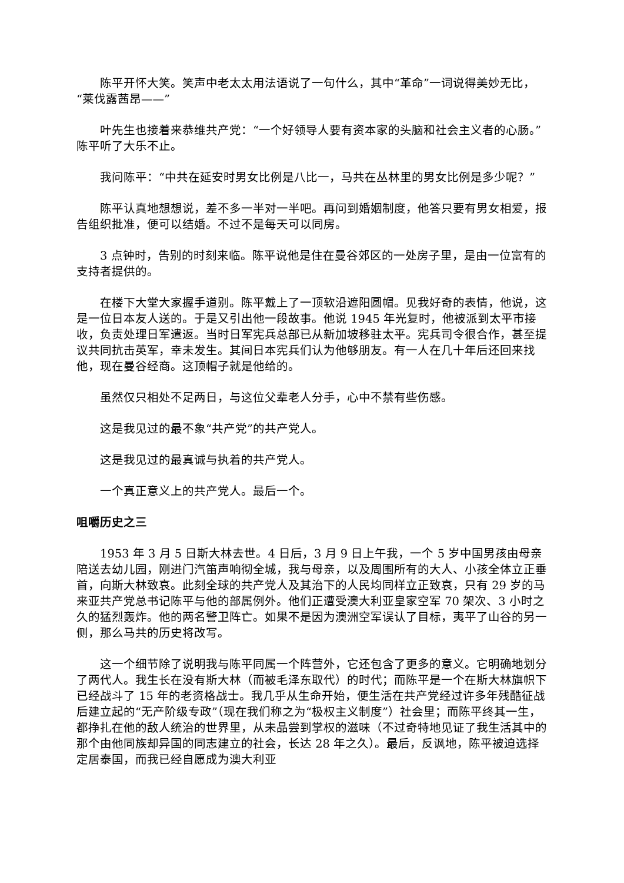陈平开怀大笑。笑声中老太太用法语说了一句什么，其中“革命”一词说得美妙无比，“莱伐露茜昂——”
叶先生也接着来恭维共产党：“一个好领导人要有资本家的头脑和社会主义者的心肠。”陈平听了大乐不止。
我问陈平：“中共在延安时男女比例是八比一，马共在丛林里的男女比例是多少呢？”
陈平认真地想想说，差不多一半对一半吧。再问到婚姻制度，他答只要有男女相爱，报告组织批准，便可以结婚。不过不是每天可以同房。
3 点钟时，告别的时刻来临。陈平说他是住在曼谷郊区的一处房子里，是由一位富有的支持者提供的。
在楼下大堂大家握手道别。陈平戴上了一顶软沿遮阳圆帽。见我好奇的表情，他说，这是一位日本友人送的。于是又引出他一段故事。他说 1945 年光复时，他被派到太平市接收，负责处理日军遣返。当时日军宪兵总部已从新加坡移驻太平。宪兵司令很合作，甚至提议共同抗击英军，幸未发生。其间日本宪兵们认为他够朋友。有一人在几十年后还回来找他，现在曼谷经商。这顶帽子就是他给的。
虽然仅只相处不足两日，与这位父辈老人分手，心中不禁有些伤感。
这是我见过的最不象“共产党”的共产党人。
这是我见过的最真诚与执着的共产党人。
一个真正意义上的共产党人。最后一个。
咀嚼历史之三
1953 年 3 月 5 日斯大林去世。4 日后，3 月 9 日上午我，一个 5 岁中国男孩由母亲陪送去幼儿园，刚进门汽笛声响彻全城，我与母亲，以及周围所有的大人、小孩全体立正垂首，向斯大林致哀。此刻全球的共产党人及其治下的人民均同样立正致哀，只有 29 岁的马来亚共产党总书记陈平与他的部属例外。他们正遭受澳大利亚皇家空军 70 架次、3 小时之久的猛烈轰炸。他的两名警卫阵亡。如果不是因为澳洲空军误认了目标，夷平了山谷的另一侧，那么马共的历史将改写。
这一个细节除了说明我与陈平同属一个阵营外，它还包含了更多的意义。它明确地划分了两代人。我生长在没有斯大林（而被毛泽东取代）的时代；而陈平是一个在斯大林旗帜下已经战斗了 15 年的老资格战士。我几乎从生命开始，便生活在共产党经过许多年残酷征战后建立起的“无产阶级专政”（现在我们称之为“极权主义制度”）社会里；而陈平终其一生，都挣扎在他的敌人统治的世界里，从未品尝到掌权的滋味（不过奇特地见证了我生活其中的那个由他同族却异国的同志建立的社会，长达 28 年之久）。最后，反讽地，陈平被迫选择定居泰国，而我已经自愿成为澳大利亚